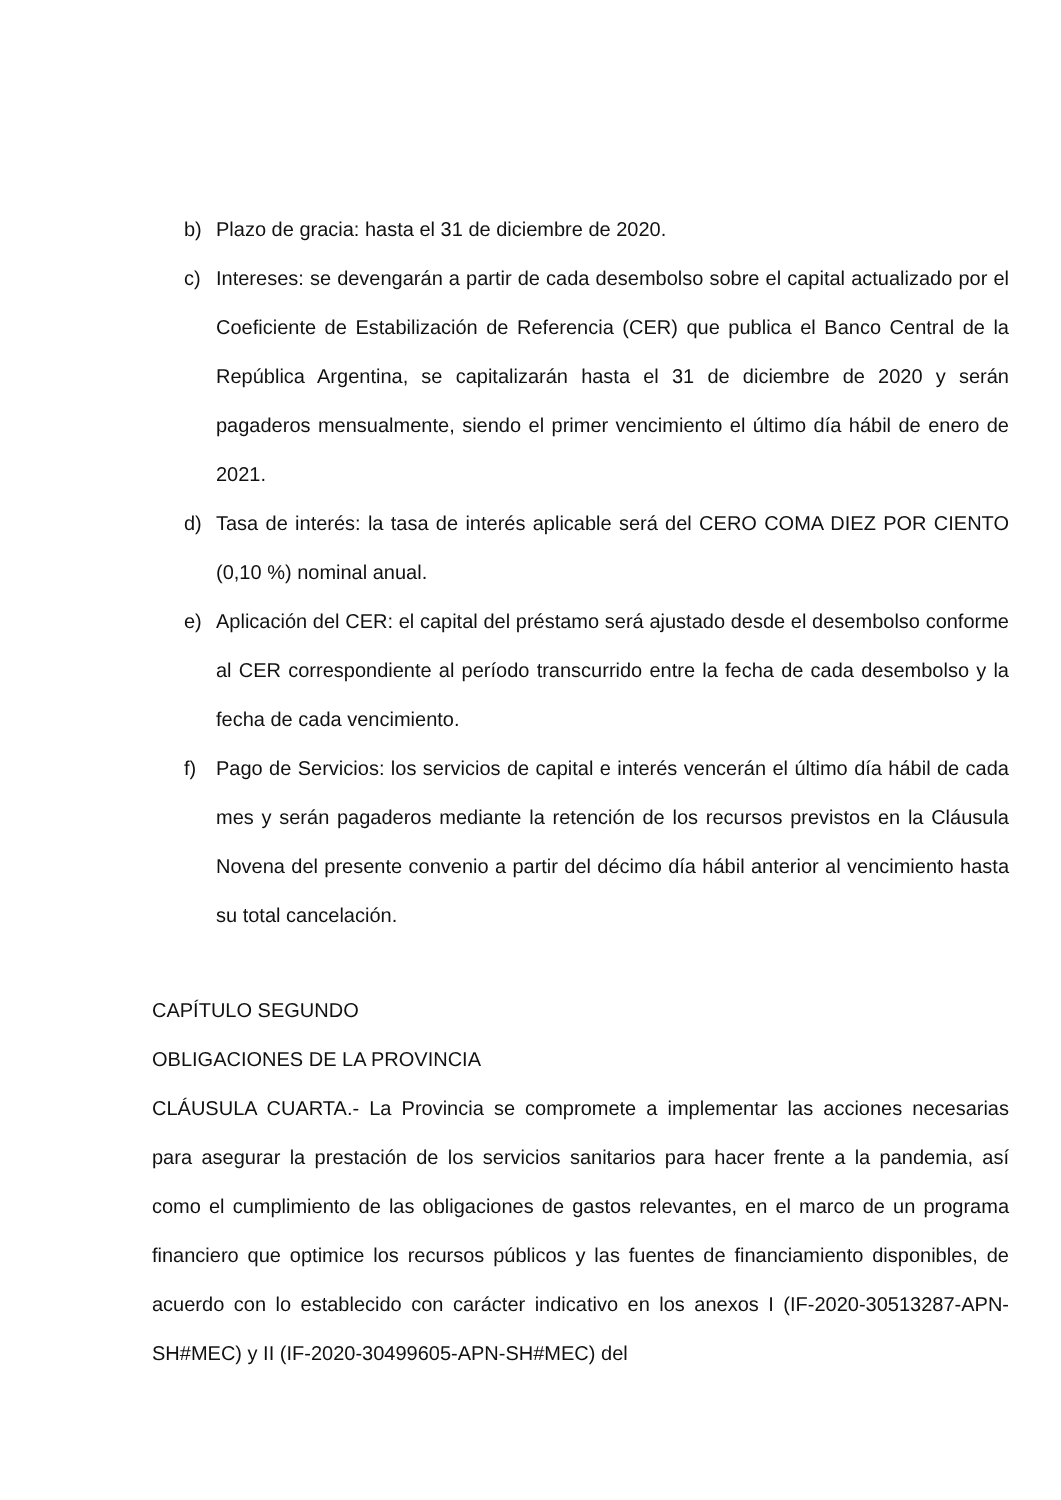b) Plazo de gracia: hasta el 31 de diciembre de 2020.
c) Intereses: se devengarán a partir de cada desembolso sobre el capital actualizado por el Coeficiente de Estabilización de Referencia (CER) que publica el Banco Central de la República Argentina, se capitalizarán hasta el 31 de diciembre de 2020 y serán pagaderos mensualmente, siendo el primer vencimiento el último día hábil de enero de 2021.
d) Tasa de interés: la tasa de interés aplicable será del CERO COMA DIEZ POR CIENTO (0,10 %) nominal anual.
e) Aplicación del CER: el capital del préstamo será ajustado desde el desembolso conforme al CER correspondiente al período transcurrido entre la fecha de cada desembolso y la fecha de cada vencimiento.
f) Pago de Servicios: los servicios de capital e interés vencerán el último día hábil de cada mes y serán pagaderos mediante la retención de los recursos previstos en la Cláusula Novena del presente convenio a partir del décimo día hábil anterior al vencimiento hasta su total cancelación.
CAPÍTULO SEGUNDO
OBLIGACIONES DE LA PROVINCIA
CLÁUSULA CUARTA.- La Provincia se compromete a implementar las acciones necesarias para asegurar la prestación de los servicios sanitarios para hacer frente a la pandemia, así como el cumplimiento de las obligaciones de gastos relevantes, en el marco de un programa financiero que optimice los recursos públicos y las fuentes de financiamiento disponibles, de acuerdo con lo establecido con carácter indicativo en los anexos I (IF-2020-30513287-APN-SH#MEC) y II (IF-2020-30499605-APN-SH#MEC) del